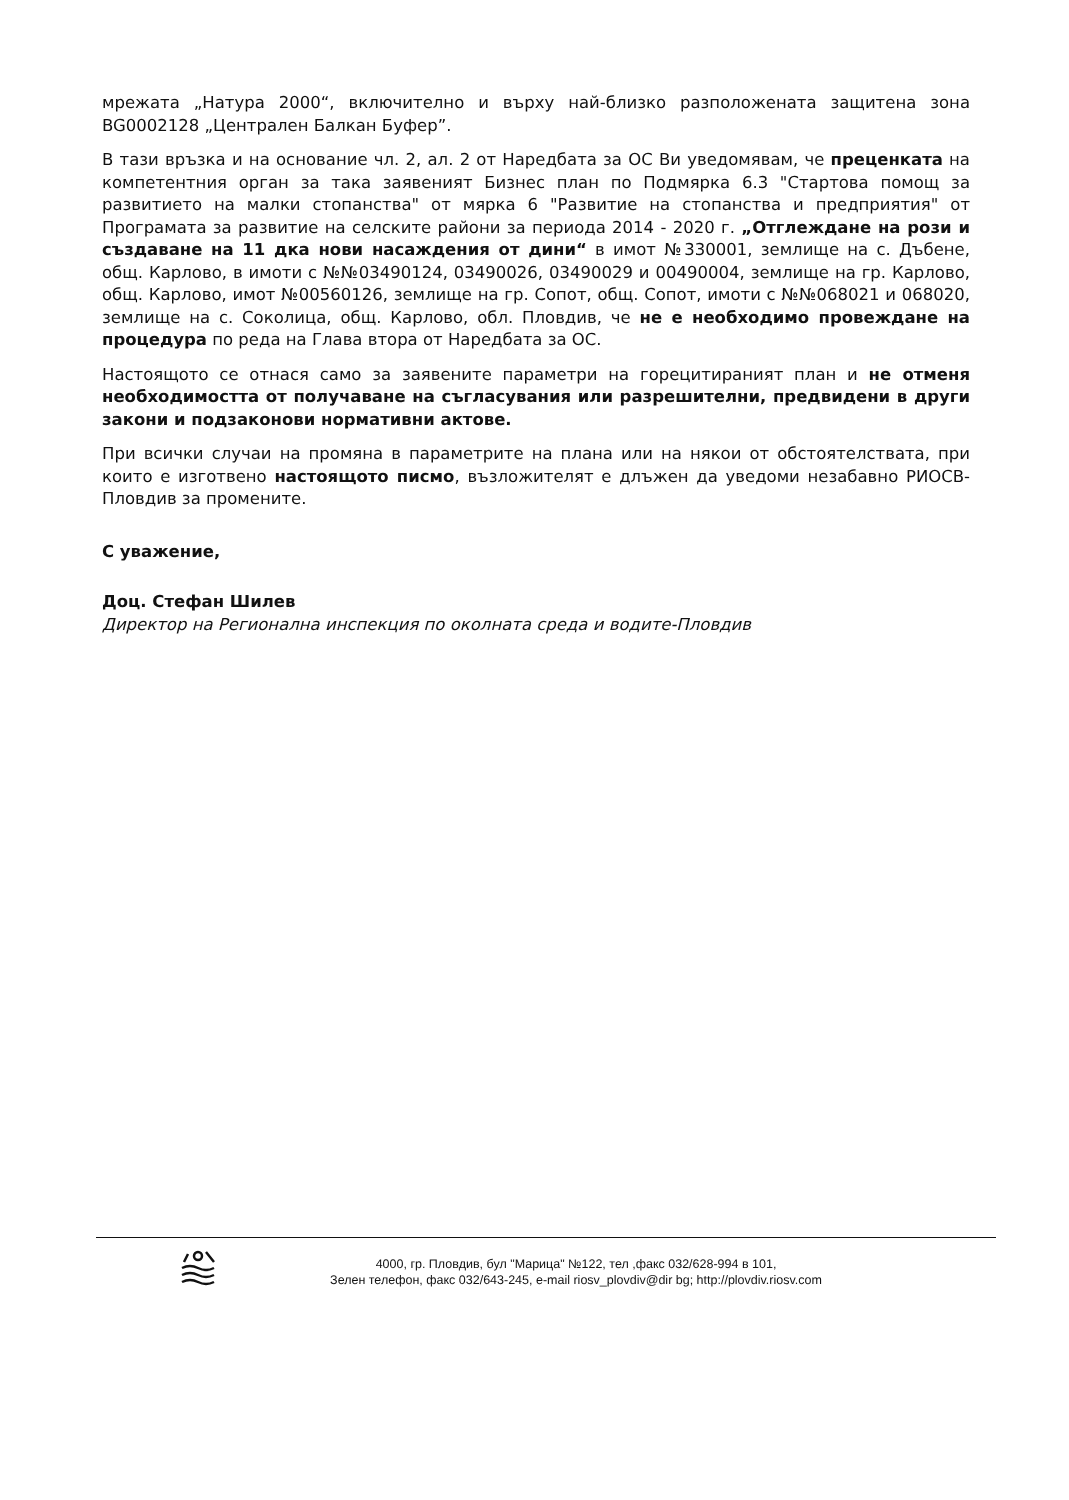мрежата „Натура 2000“, включително и върху най-близко разположената защитена зона BG0002128 „Централен Балкан Буфер”.
В тази връзка и на основание чл. 2, ал. 2 от Наредбата за ОС Ви уведомявам, че преценката на компетентния орган за така заявеният Бизнес план по Подмярка 6.3 "Стартова помощ за развитието на малки стопанства" от мярка 6 "Развитие на стопанства и предприятия" от Програмата за развитие на селските райони за периода 2014 - 2020 г. „Отглеждане на рози и създаване на 11 дка нови насаждения от дини“ в имот №330001, землище на с. Дъбене, общ. Карлово, в имоти с №№03490124, 03490026, 03490029 и 00490004, землище на гр. Карлово, общ. Карлово, имот №00560126, землище на гр. Сопот, общ. Сопот, имоти с №№068021 и 068020, землище на с. Соколица, общ. Карлово, обл. Пловдив, че не е необходимо провеждане на процедура по реда на Глава втора от Наредбата за ОС.
Настоящото се отнася само за заявените параметри на горецитираният план и не отменя необходимостта от получаване на съгласувания или разрешителни, предвидени в други закони и подзаконови нормативни актове.
При всички случаи на промяна в параметрите на плана или на някои от обстоятелствата, при които е изготвено настоящото писмо, възложителят е длъжен да уведоми незабавно РИОСВ-Пловдив за промените.
С уважение,
Доц. Стефан Шилев
Директор на Регионална инспекция по околната среда и водите-Пловдив
4000, гр. Пловдив, бул "Марица" №122, тел ,факс 032/628-994 в 101,
Зелен телефон, факс 032/643-245, e-mail riosv_plovdiv@dir bg; http://plovdiv.riosv.com